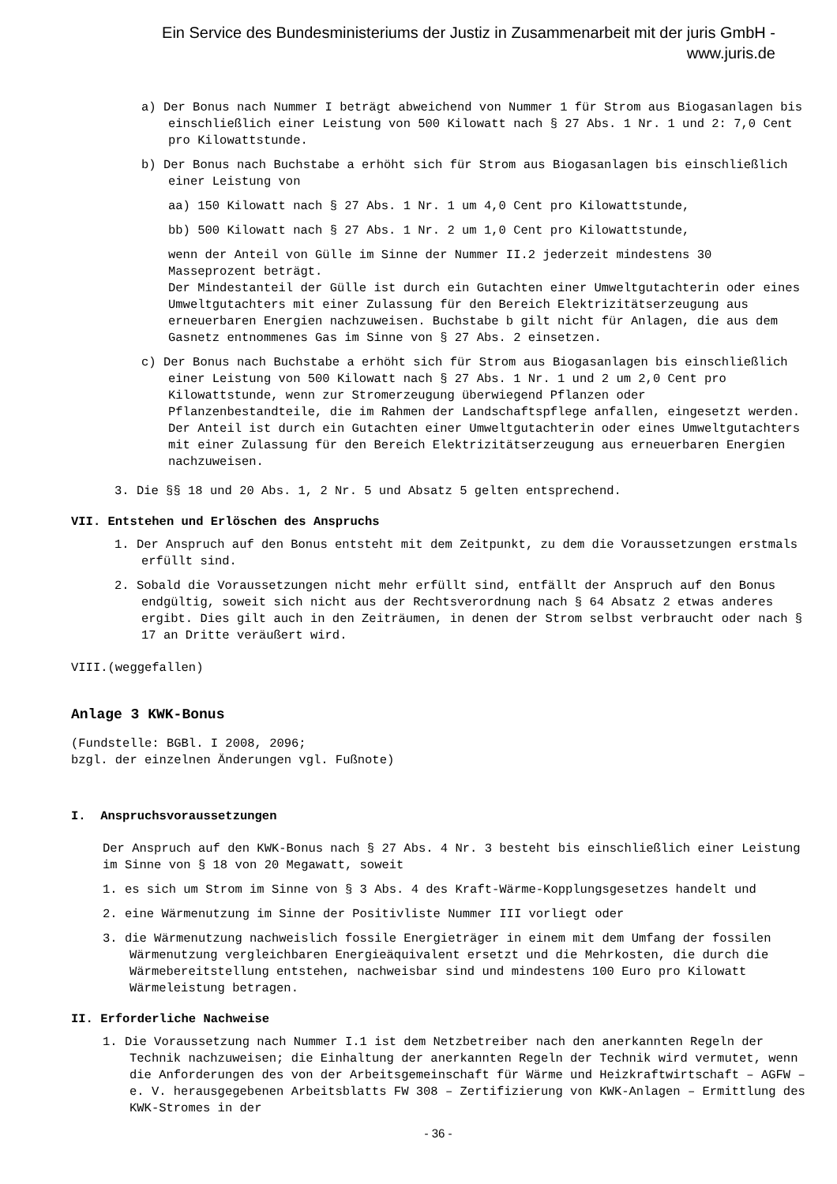Ein Service des Bundesministeriums der Justiz in Zusammenarbeit mit der juris GmbH -
www.juris.de
a) Der Bonus nach Nummer I beträgt abweichend von Nummer 1 für Strom aus Biogasanlagen bis einschließlich einer Leistung von 500 Kilowatt nach § 27 Abs. 1 Nr. 1 und 2: 7,0 Cent pro Kilowattstunde.
b) Der Bonus nach Buchstabe a erhöht sich für Strom aus Biogasanlagen bis einschließlich einer Leistung von
aa) 150 Kilowatt nach § 27 Abs. 1 Nr. 1 um 4,0 Cent pro Kilowattstunde,
bb) 500 Kilowatt nach § 27 Abs. 1 Nr. 2 um 1,0 Cent pro Kilowattstunde,
wenn der Anteil von Gülle im Sinne der Nummer II.2 jederzeit mindestens 30 Masseprozent beträgt.
Der Mindestanteil der Gülle ist durch ein Gutachten einer Umweltgutachterin oder eines Umweltgutachters mit einer Zulassung für den Bereich Elektrizitätserzeugung aus erneuerbaren Energien nachzuweisen. Buchstabe b gilt nicht für Anlagen, die aus dem Gasnetz entnommenes Gas im Sinne von § 27 Abs. 2 einsetzen.
c) Der Bonus nach Buchstabe a erhöht sich für Strom aus Biogasanlagen bis einschließlich einer Leistung von 500 Kilowatt nach § 27 Abs. 1 Nr. 1 und 2 um 2,0 Cent pro Kilowattstunde, wenn zur Stromerzeugung überwiegend Pflanzen oder Pflanzenbestandteile, die im Rahmen der Landschaftspflege anfallen, eingesetzt werden. Der Anteil ist durch ein Gutachten einer Umweltgutachterin oder eines Umweltgutachters mit einer Zulassung für den Bereich Elektrizitätserzeugung aus erneuerbaren Energien nachzuweisen.
3. Die §§ 18 und 20 Abs. 1, 2 Nr. 5 und Absatz 5 gelten entsprechend.
VII. Entstehen und Erlöschen des Anspruchs
1. Der Anspruch auf den Bonus entsteht mit dem Zeitpunkt, zu dem die Voraussetzungen erstmals erfüllt sind.
2. Sobald die Voraussetzungen nicht mehr erfüllt sind, entfällt der Anspruch auf den Bonus endgültig, soweit sich nicht aus der Rechtsverordnung nach § 64 Absatz 2 etwas anderes ergibt. Dies gilt auch in den Zeiträumen, in denen der Strom selbst verbraucht oder nach § 17 an Dritte veräußert wird.
VIII.(weggefallen)
Anlage 3 KWK-Bonus
(Fundstelle: BGBl. I 2008, 2096;
bzgl. der einzelnen Änderungen vgl. Fußnote)
I. Anspruchsvoraussetzungen
Der Anspruch auf den KWK-Bonus nach § 27 Abs. 4 Nr. 3 besteht bis einschließlich einer Leistung im Sinne von § 18 von 20 Megawatt, soweit
1. es sich um Strom im Sinne von § 3 Abs. 4 des Kraft-Wärme-Kopplungsgesetzes handelt und
2. eine Wärmenutzung im Sinne der Positivliste Nummer III vorliegt oder
3. die Wärmenutzung nachweislich fossile Energieträger in einem mit dem Umfang der fossilen Wärmenutzung vergleichbaren Energieäquivalent ersetzt und die Mehrkosten, die durch die Wärmebereitstellung entstehen, nachweisbar sind und mindestens 100 Euro pro Kilowatt Wärmeleistung betragen.
II. Erforderliche Nachweise
1. Die Voraussetzung nach Nummer I.1 ist dem Netzbetreiber nach den anerkannten Regeln der Technik nachzuweisen; die Einhaltung der anerkannten Regeln der Technik wird vermutet, wenn die Anforderungen des von der Arbeitsgemeinschaft für Wärme und Heizkraftwirtschaft – AGFW – e. V. herausgegebenen Arbeitsblatts FW 308 – Zertifizierung von KWK-Anlagen – Ermittlung des KWK-Stromes in der
- 36 -